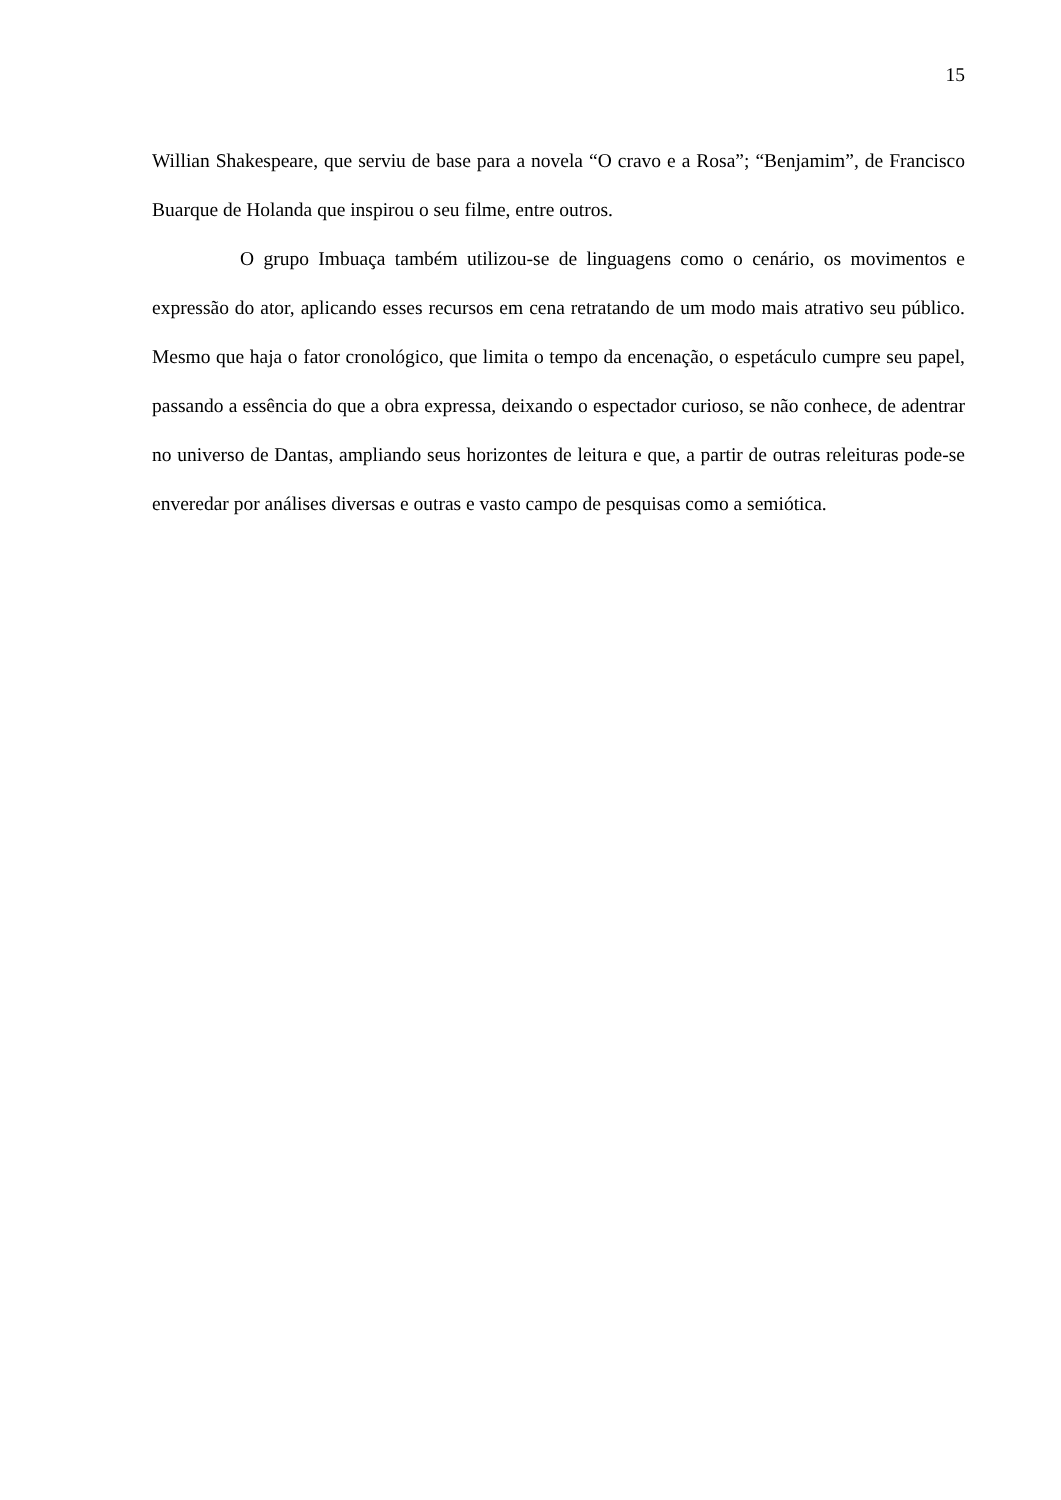15
Willian Shakespeare, que serviu de base para a novela “O cravo e a Rosa”; “Benjamim”, de Francisco Buarque de Holanda que inspirou o seu filme, entre outros.
O grupo Imbuaça também utilizou-se de linguagens como o cenário, os movimentos e expressão do ator, aplicando esses recursos em cena retratando de um modo mais atrativo seu público. Mesmo que haja o fator cronológico, que limita o tempo da encenação, o espetáculo cumpre seu papel, passando a essência do que a obra expressa, deixando o espectador curioso, se não conhece, de adentrar no universo de Dantas, ampliando seus horizontes de leitura e que, a partir de outras releituras pode-se enveredar por análises diversas e outras e vasto campo de pesquisas como a semiótica.